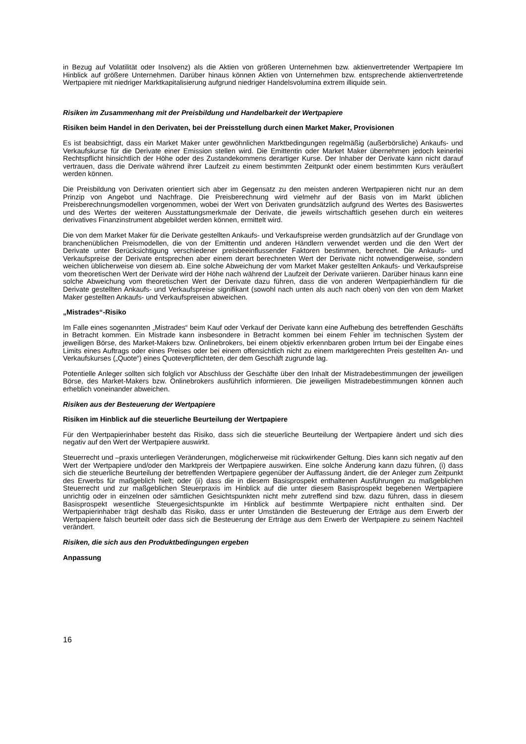in Bezug auf Volatilität oder Insolvenz) als die Aktien von größeren Unternehmen bzw. aktienvertretender Wertpapiere Im Hinblick auf größere Unternehmen. Darüber hinaus können Aktien von Unternehmen bzw. entsprechende aktienvertretende Wertpapiere mit niedriger Marktkapitalisierung aufgrund niedriger Handelsvolumina extrem illiquide sein.
Risiken im Zusammenhang mit der Preisbildung und Handelbarkeit der Wertpapiere
Risiken beim Handel in den Derivaten, bei der Preisstellung durch einen Market Maker, Provisionen
Es ist beabsichtigt, dass ein Market Maker unter gewöhnlichen Marktbedingungen regelmäßig (außerbörsliche) Ankaufs- und Verkaufskurse für die Derivate einer Emission stellen wird. Die Emittentin oder Market Maker übernehmen jedoch keinerlei Rechtspflicht hinsichtlich der Höhe oder des Zustandekommens derartiger Kurse. Der Inhaber der Derivate kann nicht darauf vertrauen, dass die Derivate während ihrer Laufzeit zu einem bestimmten Zeitpunkt oder einem bestimmten Kurs veräußert werden können.
Die Preisbildung von Derivaten orientiert sich aber im Gegensatz zu den meisten anderen Wertpapieren nicht nur an dem Prinzip von Angebot und Nachfrage. Die Preisberechnung wird vielmehr auf der Basis von im Markt üblichen Preisberechnungsmodellen vorgenommen, wobei der Wert von Derivaten grundsätzlich aufgrund des Wertes des Basiswertes und des Wertes der weiteren Ausstattungsmerkmale der Derivate, die jeweils wirtschaftlich gesehen durch ein weiteres derivatives Finanzinstrument abgebildet werden können, ermittelt wird.
Die von dem Market Maker für die Derivate gestellten Ankaufs- und Verkaufspreise werden grundsätzlich auf der Grundlage von branchenüblichen Preismodellen, die von der Emittentin und anderen Händlern verwendet werden und die den Wert der Derivate unter Berücksichtigung verschiedener preisbeeinflussender Faktoren bestimmen, berechnet. Die Ankaufs- und Verkaufspreise der Derivate entsprechen aber einem derart berechneten Wert der Derivate nicht notwendigerweise, sondern weichen üblicherweise von diesem ab. Eine solche Abweichung der vom Market Maker gestellten Ankaufs- und Verkaufspreise vom theoretischen Wert der Derivate wird der Höhe nach während der Laufzeit der Derivate variieren. Darüber hinaus kann eine solche Abweichung vom theoretischen Wert der Derivate dazu führen, dass die von anderen Wertpapierhändlern für die Derivate gestellten Ankaufs- und Verkaufspreise signifikant (sowohl nach unten als auch nach oben) von den von dem Market Maker gestellten Ankaufs- und Verkaufspreisen abweichen.
„Mistrades“-Risiko
Im Falle eines sogenannten „Mistrades“ beim Kauf oder Verkauf der Derivate kann eine Aufhebung des betreffenden Geschäfts in Betracht kommen. Ein Mistrade kann insbesondere in Betracht kommen bei einem Fehler im technischen System der jeweiligen Börse, des Market-Makers bzw. Onlinebrokers, bei einem objektiv erkennbaren groben Irrtum bei der Eingabe eines Limits eines Auftrags oder eines Preises oder bei einem offensichtlich nicht zu einem marktgerechten Preis gestellten An- und Verkaufskurses („Quote“) eines Quoteverpflichteten, der dem Geschäft zugrunde lag.
Potentielle Anleger sollten sich folglich vor Abschluss der Geschäfte über den Inhalt der Mistradebestimmungen der jeweiligen Börse, des Market-Makers bzw. Onlinebrokers ausführlich informieren. Die jeweiligen Mistradebestimmungen können auch erheblich voneinander abweichen.
Risiken aus der Besteuerung der Wertpapiere
Risiken im Hinblick auf die steuerliche Beurteilung der Wertpapiere
Für den Wertpapierinhaber besteht das Risiko, dass sich die steuerliche Beurteilung der Wertpapiere ändert und sich dies negativ auf den Wert der Wertpapiere auswirkt.
Steuerrecht und –praxis unterliegen Veränderungen, möglicherweise mit rückwirkender Geltung. Dies kann sich negativ auf den Wert der Wertpapiere und/oder den Marktpreis der Wertpapiere auswirken. Eine solche Änderung kann dazu führen, (i) dass sich die steuerliche Beurteilung der betreffenden Wertpapiere gegenüber der Auffassung ändert, die der Anleger zum Zeitpunkt des Erwerbs für maßgeblich hielt; oder (ii) dass die in diesem Basisprospekt enthaltenen Ausführungen zu maßgeblichen Steuerrecht und zur maßgeblichen Steuerpraxis im Hinblick auf die unter diesem Basisprospekt begebenen Wertpapiere unrichtig oder in einzelnen oder sämtlichen Gesichtspunkten nicht mehr zutreffend sind bzw. dazu führen, dass in diesem Basisprospekt wesentliche Steuergesichtspunkte im Hinblick auf bestimmte Wertpapiere nicht enthalten sind. Der Wertpapierinhaber trägt deshalb das Risiko, dass er unter Umständen die Besteuerung der Erträge aus dem Erwerb der Wertpapiere falsch beurteilt oder dass sich die Besteuerung der Erträge aus dem Erwerb der Wertpapiere zu seinem Nachteil verändert.
Risiken, die sich aus den Produktbedingungen ergeben
Anpassung
16